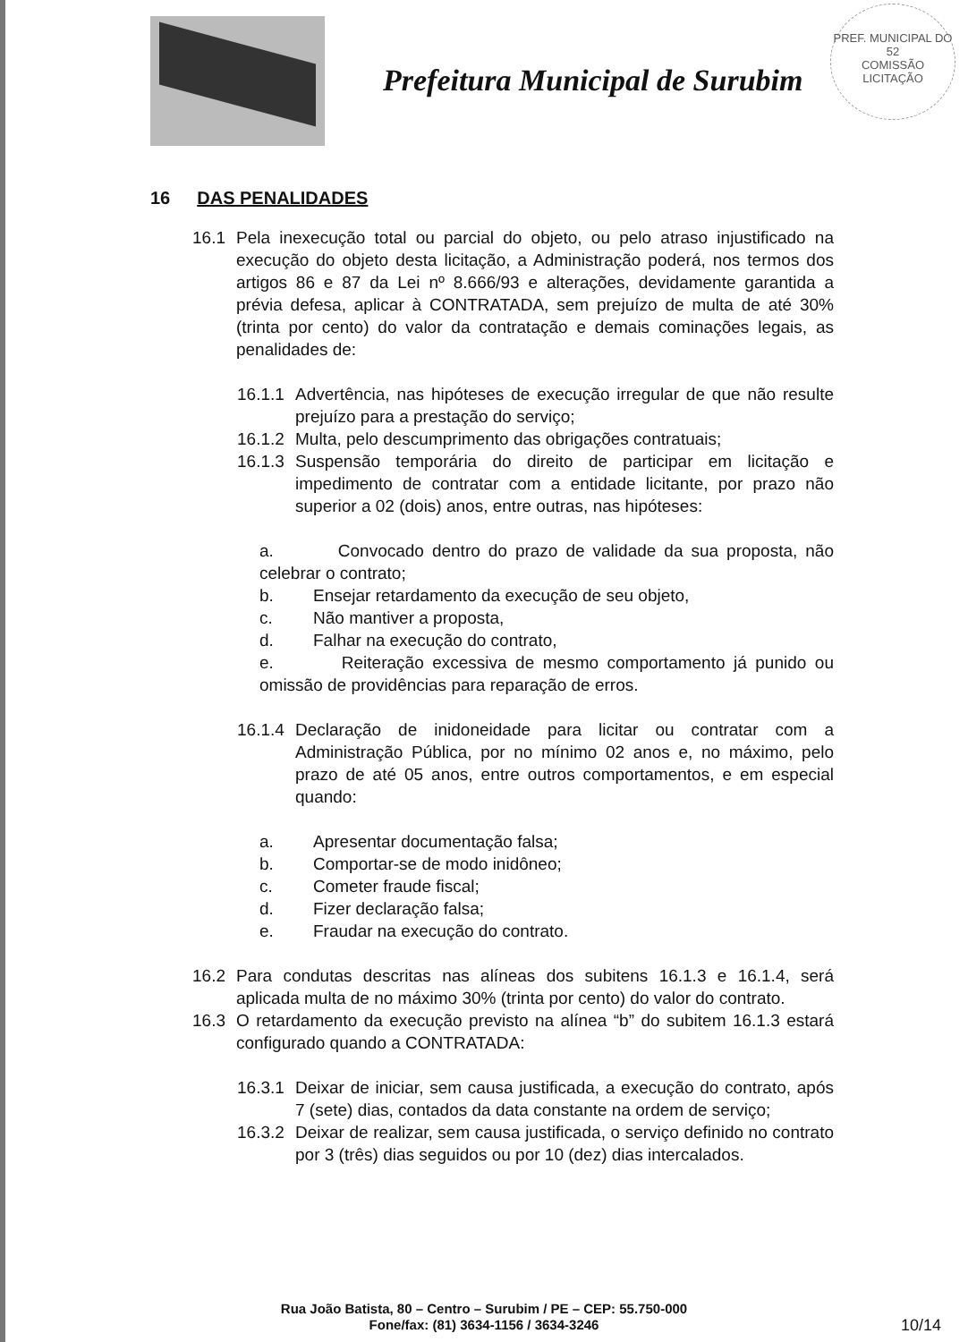Prefeitura Municipal de Surubim
PREF. MUNICIPAL DO
52
COMISSÃO LICITAÇÃO
16 DAS PENALIDADES
16.1 Pela inexecução total ou parcial do objeto, ou pelo atraso injustificado na execução do objeto desta licitação, a Administração poderá, nos termos dos artigos 86 e 87 da Lei nº 8.666/93 e alterações, devidamente garantida a prévia defesa, aplicar à CONTRATADA, sem prejuízo de multa de até 30% (trinta por cento) do valor da contratação e demais cominações legais, as penalidades de:
16.1.1
Advertência, nas hipóteses de execução irregular de que não resulte prejuízo para a prestação do serviço;
16.1.2
Multa, pelo descumprimento das obrigações contratuais;
16.1.3
Suspensão temporária do direito de participar em licitação e impedimento de contratar com a entidade licitante, por prazo não superior a 02 (dois) anos, entre outras, nas hipóteses:
a. Convocado dentro do prazo de validade da sua proposta, não celebrar o contrato;
b. Ensejar retardamento da execução de seu objeto,
c. Não mantiver a proposta,
d. Falhar na execução do contrato,
e. Reiteração excessiva de mesmo comportamento já punido ou omissão de providências para reparação de erros.
16.1.4
Declaração de inidoneidade para licitar ou contratar com a Administração Pública, por no mínimo 02 anos e, no máximo, pelo prazo de até 05 anos, entre outros comportamentos, e em especial quando:
a. Apresentar documentação falsa;
b. Comportar-se de modo inidôneo;
c. Cometer fraude fiscal;
d. Fizer declaração falsa;
e. Fraudar na execução do contrato.
16.2 Para condutas descritas nas alíneas dos subitens 16.1.3 e 16.1.4, será aplicada multa de no máximo 30% (trinta por cento) do valor do contrato.
16.3 O retardamento da execução previsto na alínea “b” do subitem 16.1.3 estará configurado quando a CONTRATADA:
16.3.1
Deixar de iniciar, sem causa justificada, a execução do contrato, após 7 (sete) dias, contados da data constante na ordem de serviço;
16.3.2
Deixar de realizar, sem causa justificada, o serviço definido no contrato por 3 (três) dias seguidos ou por 10 (dez) dias intercalados.
Rua João Batista, 80 – Centro – Surubim / PE – CEP: 55.750-000
Fone/fax: (81) 3634-1156 / 3634-3246
10/14